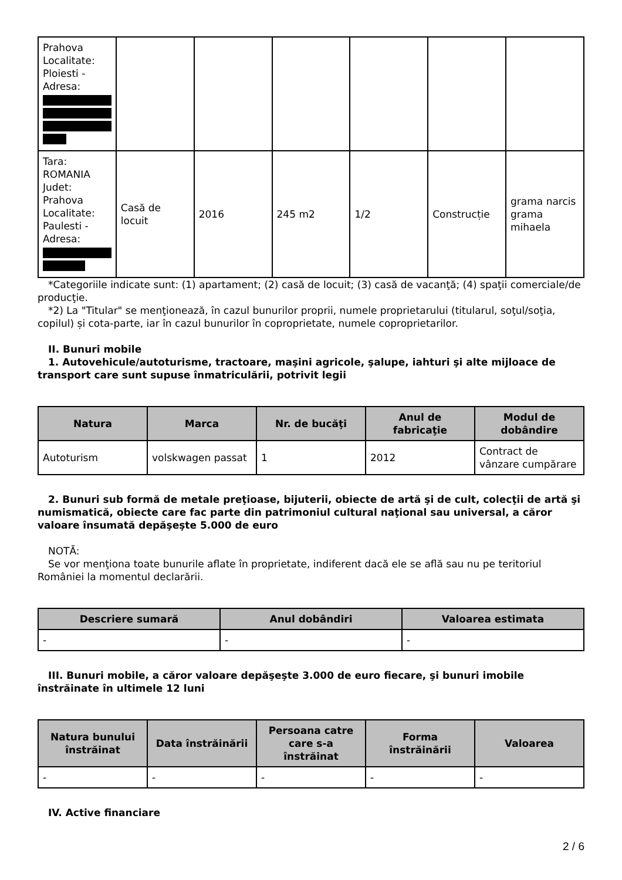| Prahova Localitate: Ploiesti - Adresa: | | | | | | |
| Tara: ROMANIA Judet: Prahova Localitate: Paulesti - Adresa: | Casă de locuit | 2016 | 245 m2 | 1/2 | Construcție | grama narcis grama mihaela |
*Categoriile indicate sunt: (1) apartament; (2) casă de locuit; (3) casă de vacanţă; (4) spaţii comerciale/de producţie.
*2) La "Titular" se menţionează, în cazul bunurilor proprii, numele proprietarului (titularul, soţul/soţia, copilul) și cota-parte, iar în cazul bunurilor în coproprietate, numele coproprietarilor.
II. Bunuri mobile
1. Autovehicule/autoturisme, tractoare, maşini agricole, şalupe, iahturi şi alte mijloace de transport care sunt supuse înmatriculării, potrivit legii
| Natura | Marca | Nr. de bucăţi | Anul de fabricaţie | Modul de dobândire |
| --- | --- | --- | --- | --- |
| Autoturism | volskwagen passat | 1 | 2012 | Contract de vânzare cumpărare |
2. Bunuri sub formă de metale preţioase, bijuterii, obiecte de artă şi de cult, colecţii de artă şi numismatică, obiecte care fac parte din patrimoniul cultural naţional sau universal, a căror valoare însumată depăşeşte 5.000 de euro
NOTĂ:
Se vor menţiona toate bunurile aflate în proprietate, indiferent dacă ele se află sau nu pe teritoriul României la momentul declarării.
| Descriere sumară | Anul dobândiri | Valoarea estimata |
| --- | --- | --- |
| - | - | - |
III. Bunuri mobile, a căror valoare depăşeşte 3.000 de euro fiecare, şi bunuri imobile înstrăinate în ultimele 12 luni
| Natura bunului înstrăinat | Data înstrăinării | Persoana catre care s-a înstrăinat | Forma înstrăinării | Valoarea |
| --- | --- | --- | --- | --- |
| - | - | - | - | - |
IV. Active financiare
2 / 6